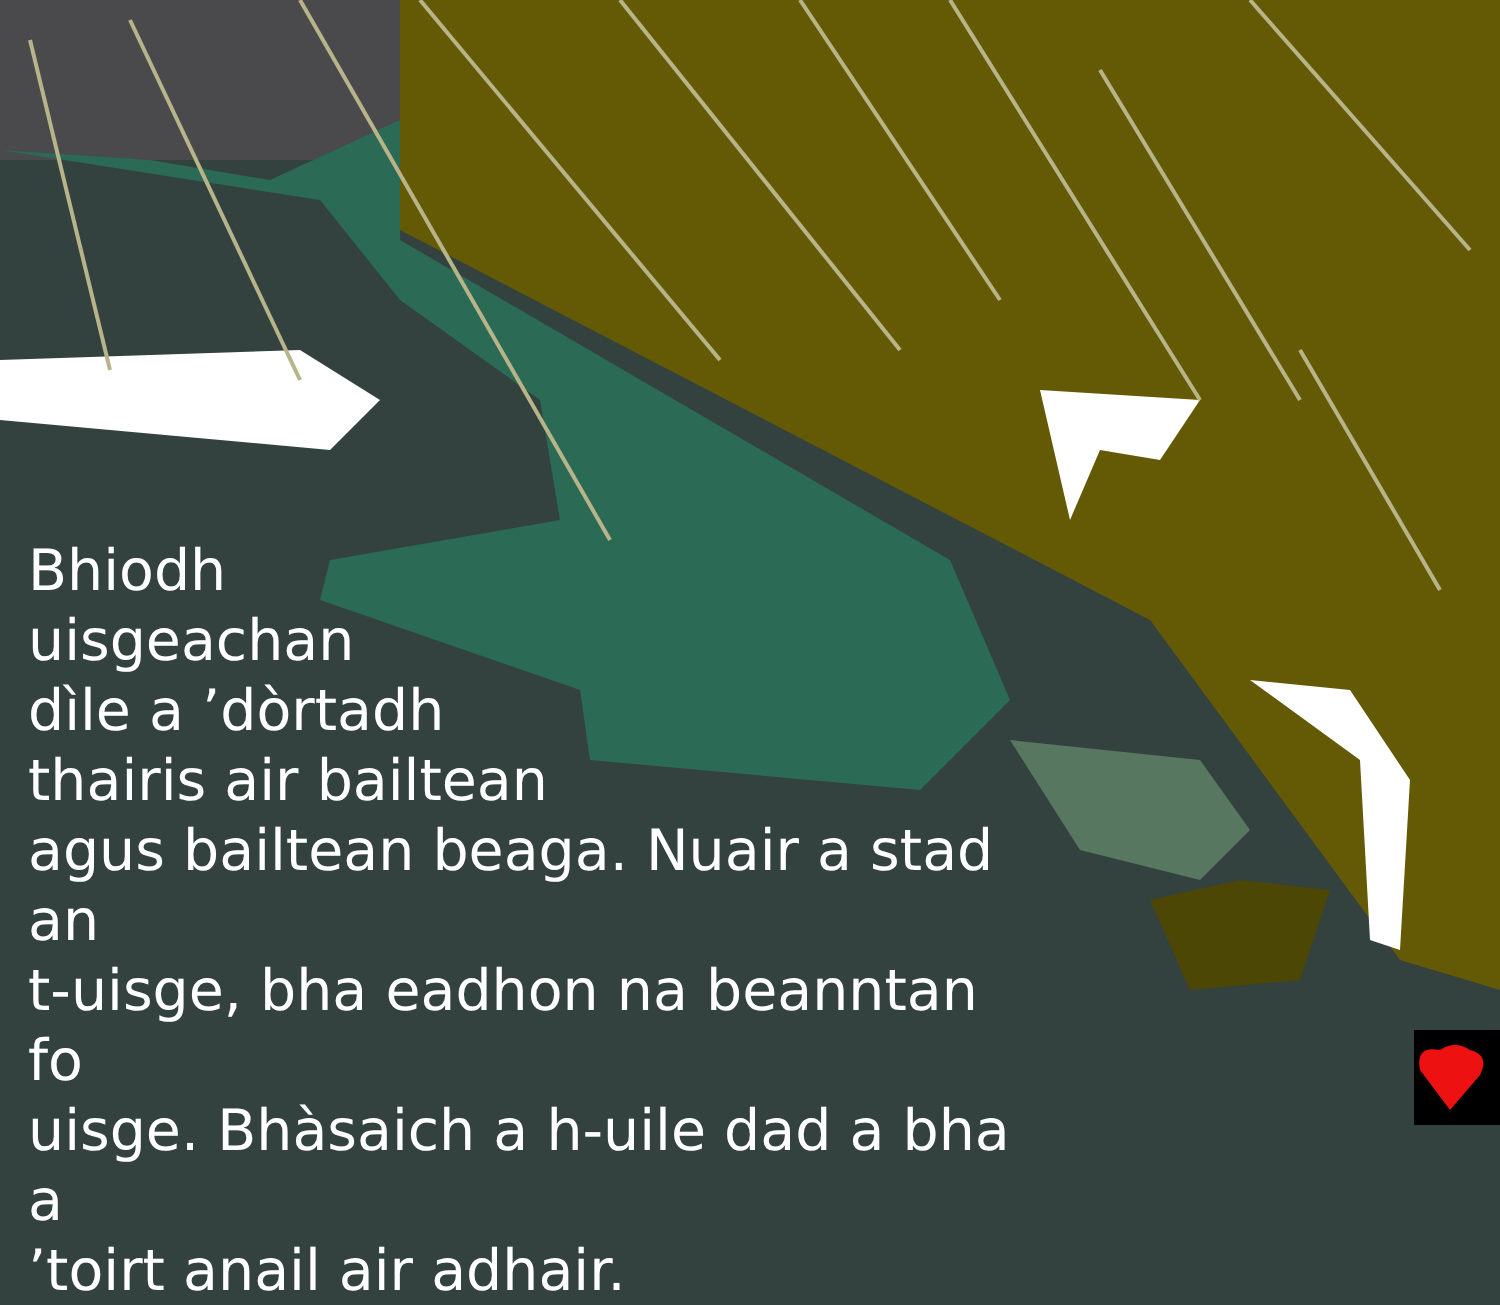Bhiodh
uisgeachan
dìle a ’dòrtadh
thairis air bailtean
agus bailtean beaga. Nuair a stad an
t-uisge, bha eadhon na beanntan fo
uisge. Bhàsaich a h-uile dad a bha a
’toirt anail air adhair.